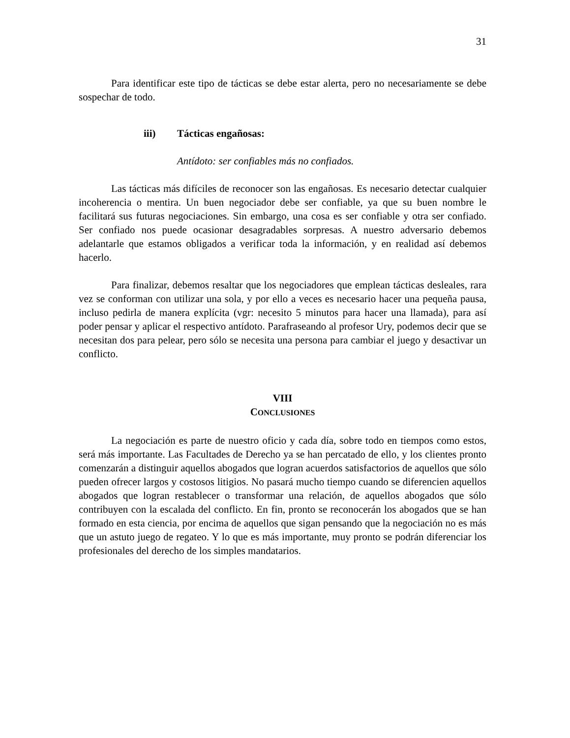31
Para identificar este tipo de tácticas se debe estar alerta, pero no necesariamente se debe sospechar de todo.
iii) Tácticas engañosas:
Antídoto: ser confiables más no confiados.
Las tácticas más difíciles de reconocer son las engañosas. Es necesario detectar cualquier incoherencia o mentira. Un buen negociador debe ser confiable, ya que su buen nombre le facilitará sus futuras negociaciones. Sin embargo, una cosa es ser confiable y otra ser confiado. Ser confiado nos puede ocasionar desagradables sorpresas. A nuestro adversario debemos adelantarle que estamos obligados a verificar toda la información, y en realidad así debemos hacerlo.
Para finalizar, debemos resaltar que los negociadores que emplean tácticas desleales, rara vez se conforman con utilizar una sola, y por ello a veces es necesario hacer una pequeña pausa, incluso pedirla de manera explícita (vgr: necesito 5 minutos para hacer una llamada), para así poder pensar y aplicar el respectivo antídoto. Parafraseando al profesor Ury, podemos decir que se necesitan dos para pelear, pero sólo se necesita una persona para cambiar el juego y desactivar un conflicto.
VIII
CONCLUSIONES
La negociación es parte de nuestro oficio y cada día, sobre todo en tiempos como estos, será más importante. Las Facultades de Derecho ya se han percatado de ello, y los clientes pronto comenzarán a distinguir aquellos abogados que logran acuerdos satisfactorios de aquellos que sólo pueden ofrecer largos y costosos litigios. No pasará mucho tiempo cuando se diferencien aquellos abogados que logran restablecer o transformar una relación, de aquellos abogados que sólo contribuyen con la escalada del conflicto. En fin, pronto se reconocerán los abogados que se han formado en esta ciencia, por encima de aquellos que sigan pensando que la negociación no es más que un astuto juego de regateo. Y lo que es más importante, muy pronto se podrán diferenciar los profesionales del derecho de los simples mandatarios.